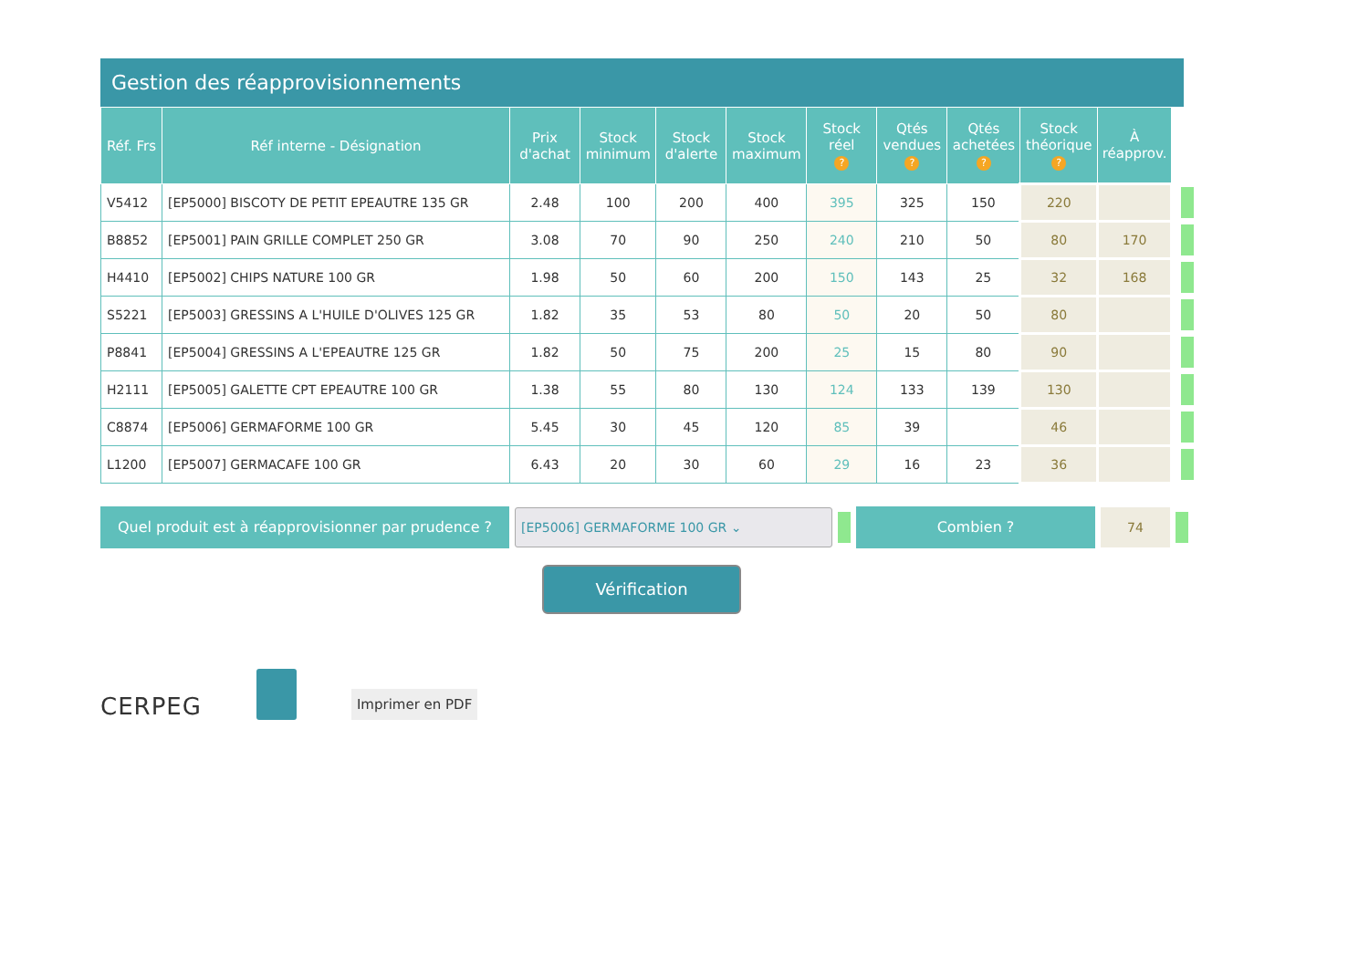Gestion des réapprovisionnements
| Réf. Frs | Réf interne - Désignation | Prix d'achat | Stock minimum | Stock d'alerte | Stock maximum | Stock réel ? | Qtés vendues ? | Qtés achetées ? | Stock théorique ? | À réapprov. | |
| --- | --- | --- | --- | --- | --- | --- | --- | --- | --- | --- | --- |
| V5412 | [EP5000] BISCOTY DE PETIT EPEAUTRE 135 GR | 2.48 | 100 | 200 | 400 | 395 | 325 | 150 | 220 | | |
| B8852 | [EP5001] PAIN GRILLE COMPLET 250 GR | 3.08 | 70 | 90 | 250 | 240 | 210 | 50 | 80 | 170 | |
| H4410 | [EP5002] CHIPS NATURE 100 GR | 1.98 | 50 | 60 | 200 | 150 | 143 | 25 | 32 | 168 | |
| S5221 | [EP5003] GRESSINS A L'HUILE D'OLIVES 125 GR | 1.82 | 35 | 53 | 80 | 50 | 20 | 50 | 80 | | |
| P8841 | [EP5004] GRESSINS A L'EPEAUTRE 125 GR | 1.82 | 50 | 75 | 200 | 25 | 15 | 80 | 90 | | |
| H2111 | [EP5005] GALETTE CPT EPEAUTRE 100 GR | 1.38 | 55 | 80 | 130 | 124 | 133 | 139 | 130 | | |
| C8874 | [EP5006] GERMAFORME 100 GR | 5.45 | 30 | 45 | 120 | 85 | 39 | | 46 | | |
| L1200 | [EP5007] GERMACAFE 100 GR | 6.43 | 20 | 30 | 60 | 29 | 16 | 23 | 36 | | |
Quel produit est à réapprovisionner par prudence ?
[EP5006] GERMAFORME 100 GR ⌄
Combien ?
74
Vérification
CERPEG
Imprimer en PDF